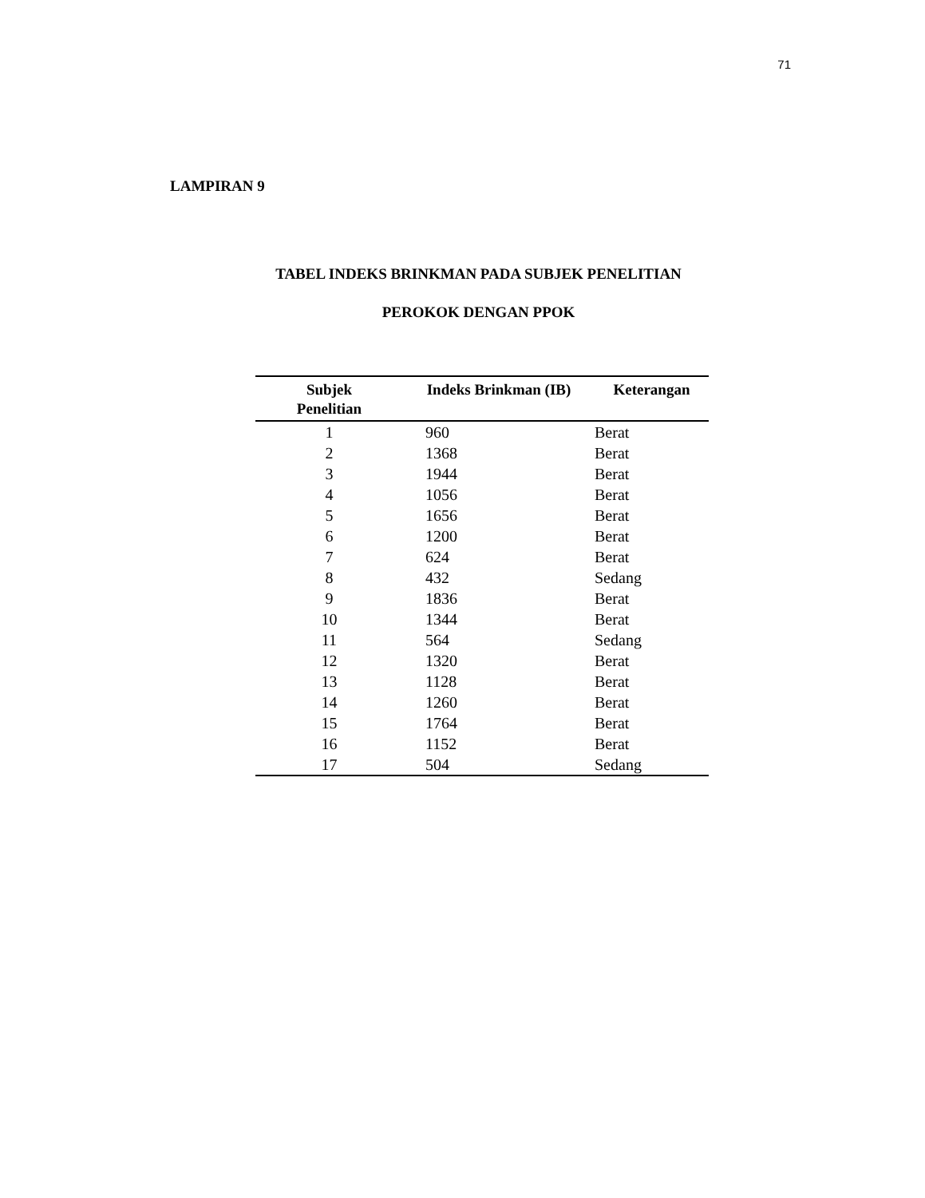71
LAMPIRAN 9
TABEL INDEKS BRINKMAN PADA SUBJEK PENELITIAN
PEROKOK DENGAN PPOK
| Subjek Penelitian | Indeks Brinkman (IB) | Keterangan |
| --- | --- | --- |
| 1 | 960 | Berat |
| 2 | 1368 | Berat |
| 3 | 1944 | Berat |
| 4 | 1056 | Berat |
| 5 | 1656 | Berat |
| 6 | 1200 | Berat |
| 7 | 624 | Berat |
| 8 | 432 | Sedang |
| 9 | 1836 | Berat |
| 10 | 1344 | Berat |
| 11 | 564 | Sedang |
| 12 | 1320 | Berat |
| 13 | 1128 | Berat |
| 14 | 1260 | Berat |
| 15 | 1764 | Berat |
| 16 | 1152 | Berat |
| 17 | 504 | Sedang |